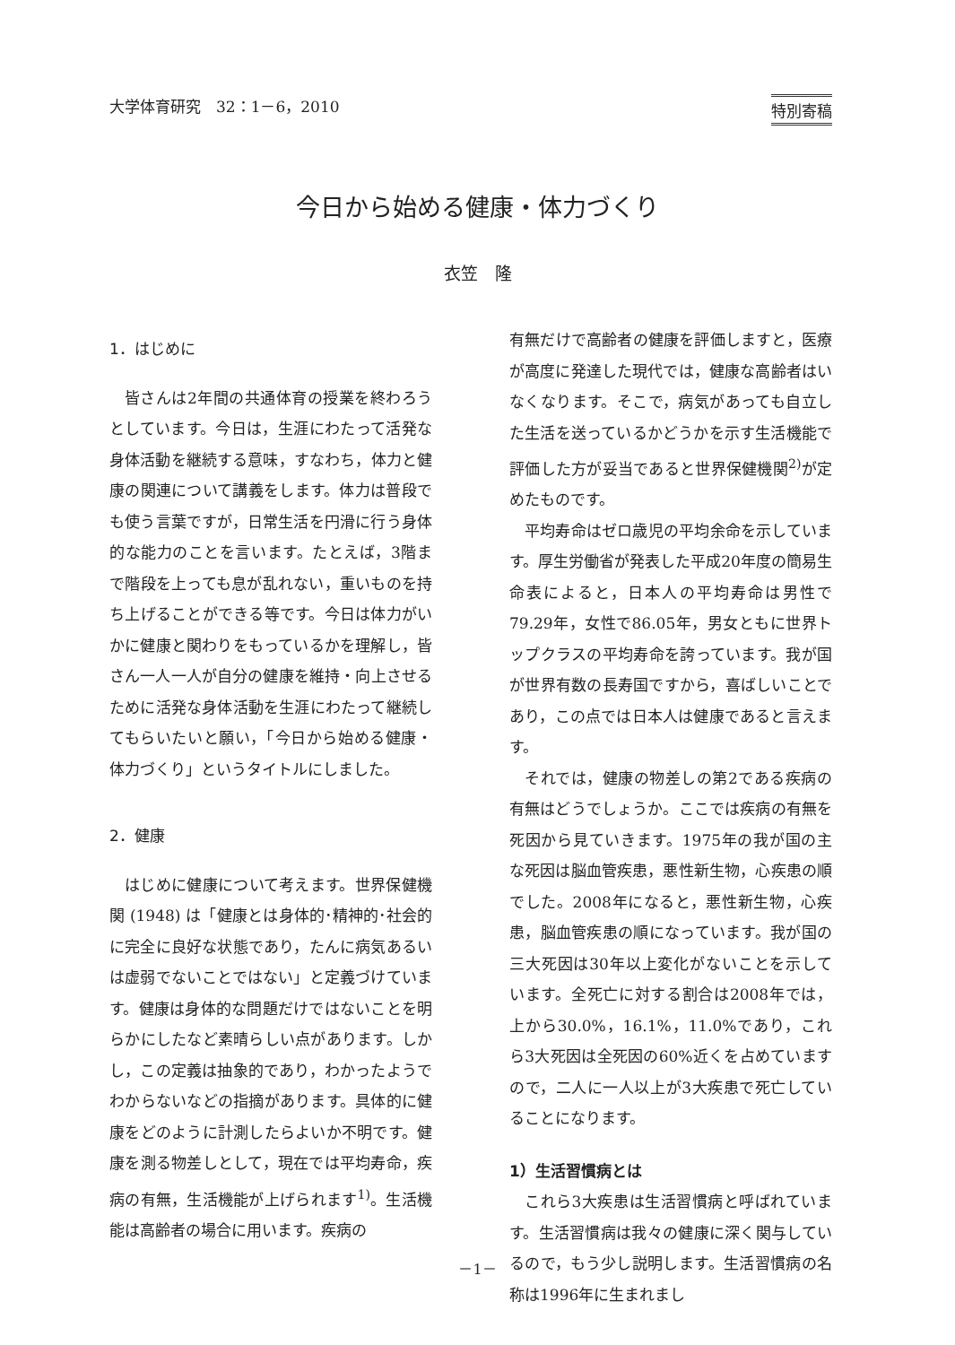大学体育研究　32：1－6，2010 特別寄稿
今日から始める健康・体力づくり
衣笠　隆
1．はじめに
皆さんは2年間の共通体育の授業を終わろうとしています。今日は，生涯にわたって活発な身体活動を継続する意味，すなわち，体力と健康の関連について講義をします。体力は普段でも使う言葉ですが，日常生活を円滑に行う身体的な能力のことを言います。たとえば，3階まで階段を上っても息が乱れない，重いものを持ち上げることができる等です。今日は体力がいかに健康と関わりをもっているかを理解し，皆さん一人一人が自分の健康を維持・向上させるために活発な身体活動を生涯にわたって継続してもらいたいと願い，「今日から始める健康・体力づくり」というタイトルにしました。
2．健康
はじめに健康について考えます。世界保健機関 (1948) は「健康とは身体的･精神的･社会的に完全に良好な状態であり，たんに病気あるいは虚弱でないことではない」と定義づけています。健康は身体的な問題だけではないことを明らかにしたなど素晴らしい点があります。しかし，この定義は抽象的であり，わかったようでわからないなどの指摘があります。具体的に健康をどのように計測したらよいか不明です。健康を測る物差しとして，現在では平均寿命，疾病の有無，生活機能が上げられます<sup>1)</sup>。生活機能は高齢者の場合に用います。疾病の
有無だけで高齢者の健康を評価しますと，医療が高度に発達した現代では，健康な高齢者はいなくなります。そこで，病気があっても自立した生活を送っているかどうかを示す生活機能で評価した方が妥当であると世界保健機関<sup>2)</sup>が定めたものです。
平均寿命はゼロ歳児の平均余命を示しています。厚生労働省が発表した平成20年度の簡易生命表によると，日本人の平均寿命は男性で79.29年，女性で86.05年，男女ともに世界トップクラスの平均寿命を誇っています。我が国が世界有数の長寿国ですから，喜ばしいことであり，この点では日本人は健康であると言えます。
それでは，健康の物差しの第2である疾病の有無はどうでしょうか。ここでは疾病の有無を死因から見ていきます。1975年の我が国の主な死因は脳血管疾患，悪性新生物，心疾患の順でした。2008年になると，悪性新生物，心疾患，脳血管疾患の順になっています。我が国の三大死因は30年以上変化がないことを示しています。全死亡に対する割合は2008年では，上から30.0%，16.1%，11.0%であり，これら3大死因は全死因の60%近くを占めていますので，二人に一人以上が3大疾患で死亡していることになります。
1）生活習慣病とは
これら3大疾患は生活習慣病と呼ばれています。生活習慣病は我々の健康に深く関与しているので，もう少し説明します。生活習慣病の名称は1996年に生まれまし
－1－